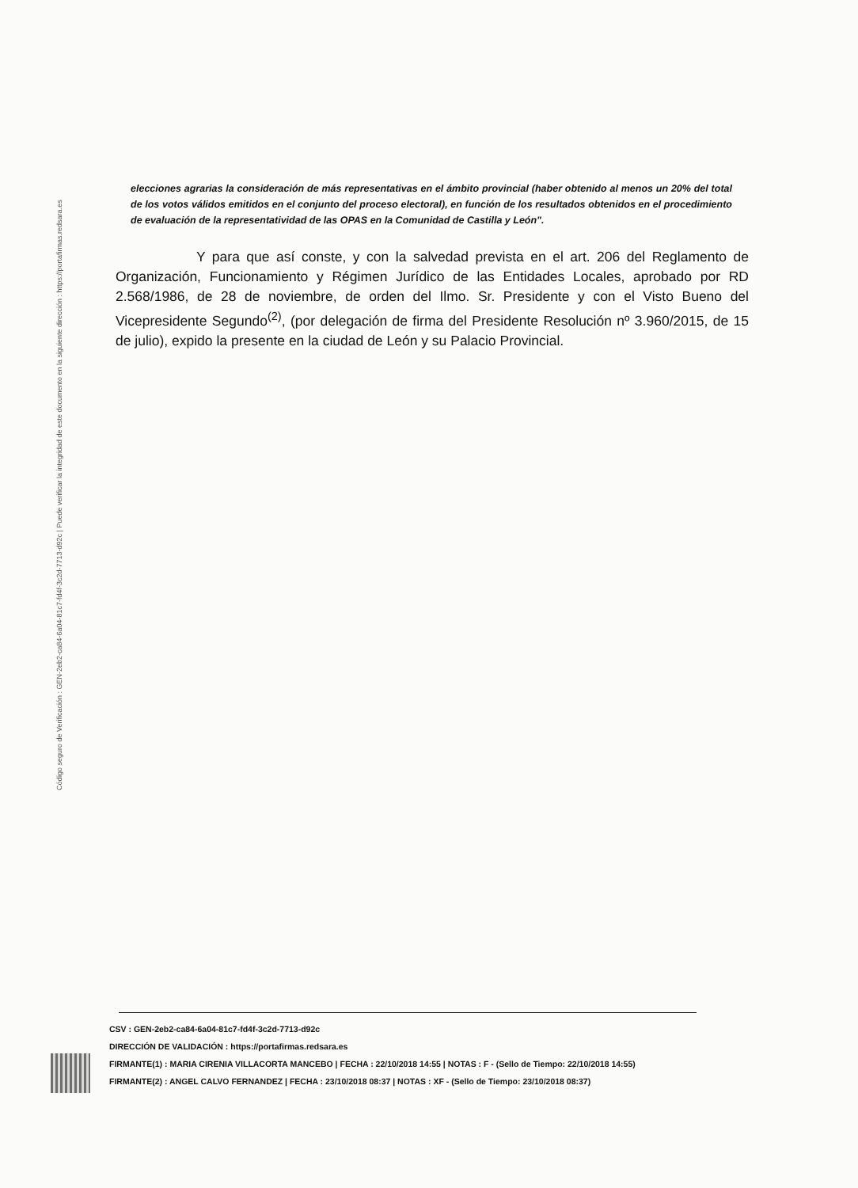Código seguro de Verificación : GEN-2eb2-ca84-6a04-81c7-fd4f-3c2d-7713-d92c | Puede verificar la integridad de este documento en la siguiente dirección : https://portafirmas.redsara.es
elecciones agrarias la consideración de más representativas en el ámbito provincial (haber obtenido al menos un 20% del total de los votos válidos emitidos en el conjunto del proceso electoral), en función de los resultados obtenidos en el procedimiento de evaluación de la representatividad de las OPAS en la Comunidad de Castilla y León".
Y para que así conste, y con la salvedad prevista en el art. 206 del Reglamento de Organización, Funcionamiento y Régimen Jurídico de las Entidades Locales, aprobado por RD 2.568/1986, de 28 de noviembre, de orden del Ilmo. Sr. Presidente y con el Visto Bueno del Vicepresidente Segundo<sup>(2)</sup>, (por delegación de firma del Presidente Resolución nº 3.960/2015, de 15 de julio), expido la presente en la ciudad de León y su Palacio Provincial.
CSV : GEN-2eb2-ca84-6a04-81c7-fd4f-3c2d-7713-d92c
DIRECCIÓN DE VALIDACIÓN : https://portafirmas.redsara.es
FIRMANTE(1) : MARIA CIRENIA VILLACORTA MANCEBO | FECHA : 22/10/2018 14:55 | NOTAS : F - (Sello de Tiempo: 22/10/2018 14:55)
FIRMANTE(2) : ANGEL CALVO FERNANDEZ | FECHA : 23/10/2018 08:37 | NOTAS : XF - (Sello de Tiempo: 23/10/2018 08:37)